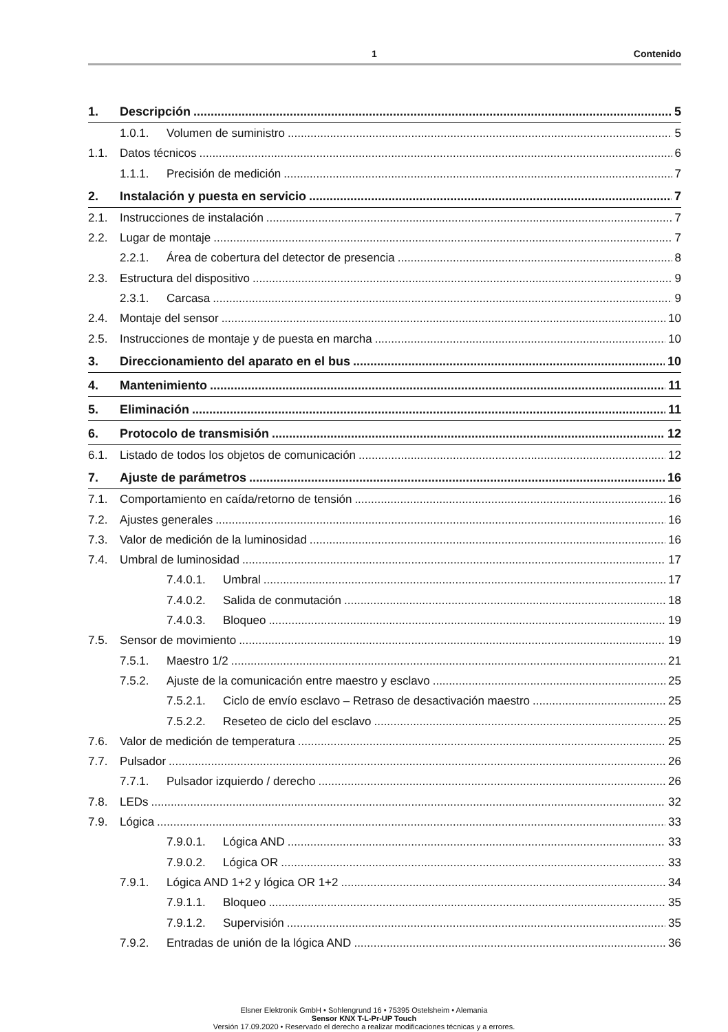1 Contenido
1. Descripción 5
1.0.1. Volumen de suministro 5
1.1. Datos técnicos 6
1.1.1. Precisión de medición 7
2. Instalación y puesta en servicio 7
2.1. Instrucciones de instalación 7
2.2. Lugar de montaje 7
2.2.1. Área de cobertura del detector de presencia 8
2.3. Estructura del dispositivo 9
2.3.1. Carcasa 9
2.4. Montaje del sensor 10
2.5. Instrucciones de montaje y de puesta en marcha 10
3. Direccionamiento del aparato en el bus 10
4. Mantenimiento 11
5. Eliminación 11
6. Protocolo de transmisión 12
6.1. Listado de todos los objetos de comunicación 12
7. Ajuste de parámetros 16
7.1. Comportamiento en caída/retorno de tensión 16
7.2. Ajustes generales 16
7.3. Valor de medición de la luminosidad 16
7.4. Umbral de luminosidad 17
7.4.0.1. Umbral 17
7.4.0.2. Salida de conmutación 18
7.4.0.3. Bloqueo 19
7.5. Sensor de movimiento 19
7.5.1. Maestro 1/2 21
7.5.2. Ajuste de la comunicación entre maestro y esclavo 25
7.5.2.1. Ciclo de envío esclavo – Retraso de desactivación maestro 25
7.5.2.2. Reseteo de ciclo del esclavo 25
7.6. Valor de medición de temperatura 25
7.7. Pulsador 26
7.7.1. Pulsador izquierdo / derecho 26
7.8. LEDs 32
7.9. Lógica 33
7.9.0.1. Lógica AND 33
7.9.0.2. Lógica OR 33
7.9.1. Lógica AND 1+2 y lógica OR 1+2 34
7.9.1.1. Bloqueo 35
7.9.1.2. Supervisión 35
7.9.2. Entradas de unión de la lógica AND 36
Elsner Elektronik GmbH • Sohlengrund 16 • 75395 Ostelsheim • Alemania
Sensor KNX T-L-Pr-UP Touch
Versión 17.09.2020 • Reservado el derecho a realizar modificaciones técnicas y a errores.